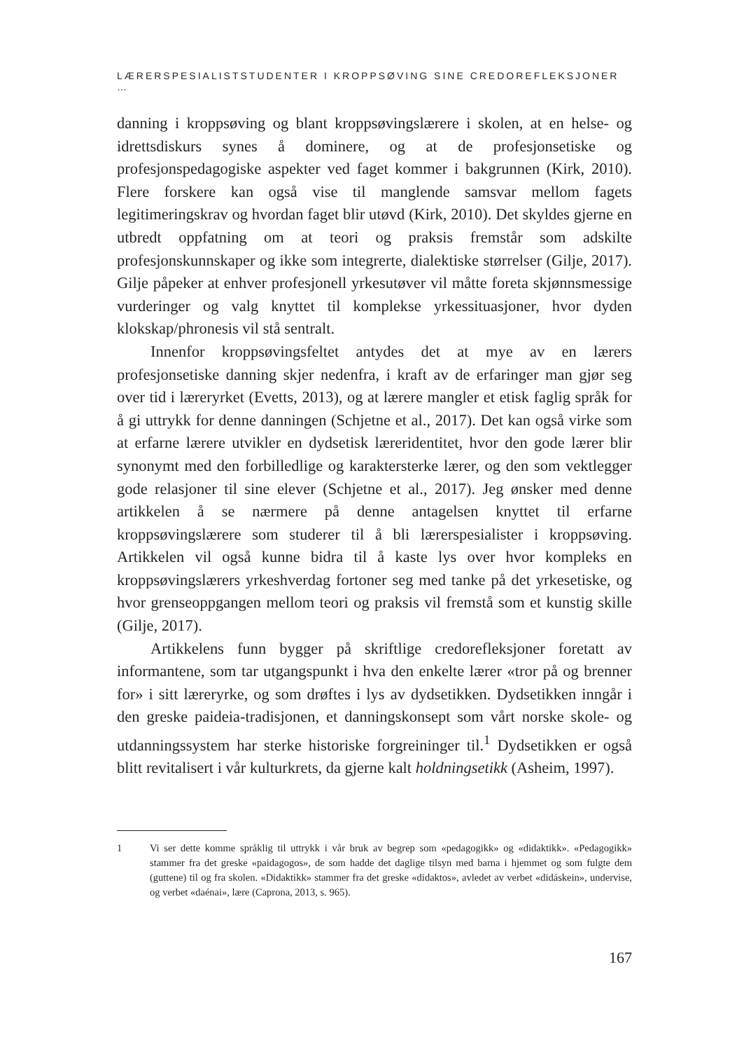LÆRERSPESIALISTSTUDENTER I KROPPSØVING SINE CREDOREFLEKSJONER …
danning i kroppsøving og blant kroppsøvingslærere i skolen, at en helse- og idrettsdiskurs synes å dominere, og at de profesjonsetiske og profesjonspedagogiske aspekter ved faget kommer i bakgrunnen (Kirk, 2010). Flere forskere kan også vise til manglende samsvar mellom fagets legitimeringskrav og hvordan faget blir utøvd (Kirk, 2010). Det skyldes gjerne en utbredt oppfatning om at teori og praksis fremstår som adskilte profesjonskunnskaper og ikke som integrerte, dialektiske størrelser (Gilje, 2017). Gilje påpeker at enhver profesjonell yrkesutøver vil måtte foreta skjønnsmessige vurderinger og valg knyttet til komplekse yrkessituasjoner, hvor dyden klokskap/phronesis vil stå sentralt.
Innenfor kroppsøvingsfeltet antydes det at mye av en lærers profesjonsetiske danning skjer nedenfra, i kraft av de erfaringer man gjør seg over tid i læreryrket (Evetts, 2013), og at lærere mangler et etisk faglig språk for å gi uttrykk for denne danningen (Schjetne et al., 2017). Det kan også virke som at erfarne lærere utvikler en dydsetisk læreridentitet, hvor den gode lærer blir synonymt med den forbilledlige og karaktersterke lærer, og den som vektlegger gode relasjoner til sine elever (Schjetne et al., 2017). Jeg ønsker med denne artikkelen å se nærmere på denne antagelsen knyttet til erfarne kroppsøvingslærere som studerer til å bli lærerspesialister i kroppsøving. Artikkelen vil også kunne bidra til å kaste lys over hvor kompleks en kroppsøvingslærers yrkeshverdag fortoner seg med tanke på det yrkesetiske, og hvor grenseoppgangen mellom teori og praksis vil fremstå som et kunstig skille (Gilje, 2017).
Artikkelens funn bygger på skriftlige credorefleksjoner foretatt av informantene, som tar utgangspunkt i hva den enkelte lærer «tror på og brenner for» i sitt læreryrke, og som drøftes i lys av dydsetikken. Dydsetikken inngår i den greske paideia-tradisjonen, et danningskonsept som vårt norske skole- og utdanningssystem har sterke historiske forgreininger til.<sup>1</sup> Dydsetikken er også blitt revitalisert i vår kulturkrets, da gjerne kalt holdningsetikk (Asheim, 1997).
1 Vi ser dette komme språklig til uttrykk i vår bruk av begrep som «pedagogikk» og «didaktikk». «Pedagogikk» stammer fra det greske «paidagogos», de som hadde det daglige tilsyn med barna i hjemmet og som fulgte dem (guttene) til og fra skolen. «Didaktikk» stammer fra det greske «didaktos», avledet av verbet «didáskein», undervise, og verbet «daénai», lære (Caprona, 2013, s. 965).
167